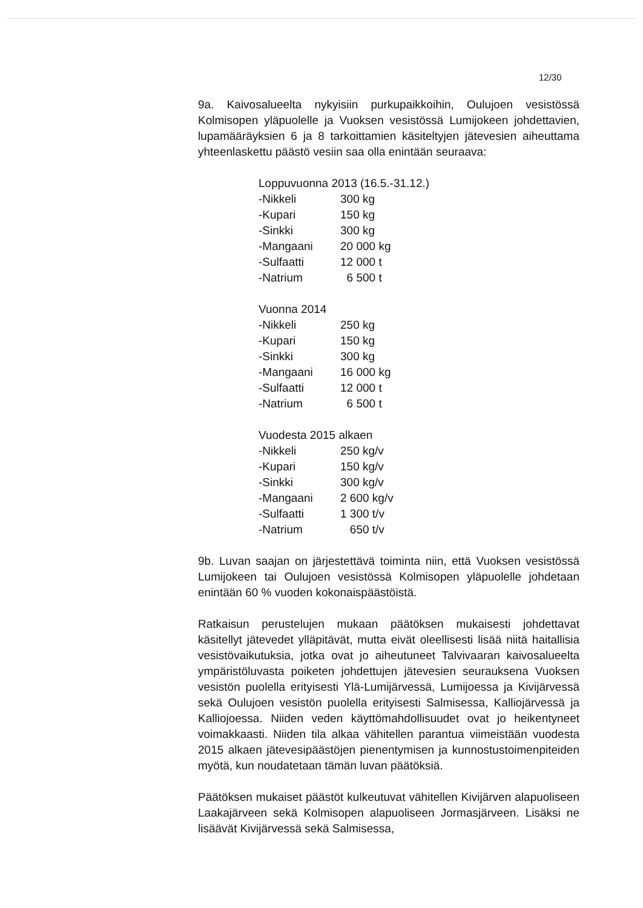12/30
9a. Kaivosalueelta nykyisiin purkupaikkoihin, Oulujoen vesistössä Kolmisopen yläpuolelle ja Vuoksen vesistössä Lumijokeen johdettavien, lupamääräyksien 6 ja 8 tarkoittamien käsiteltyjen jätevesien aiheuttama yhteenlaskettu päästö vesiin saa olla enintään seuraava:
| Loppuvuonna 2013 (16.5.-31.12.) | |
| -Nikkeli | 300 kg |
| -Kupari | 150 kg |
| -Sinkki | 300 kg |
| -Mangaani | 20 000 kg |
| -Sulfaatti | 12 000 t |
| -Natrium | 6 500 t |
| Vuonna 2014 | |
| -Nikkeli | 250 kg |
| -Kupari | 150 kg |
| -Sinkki | 300 kg |
| -Mangaani | 16 000 kg |
| -Sulfaatti | 12 000 t |
| -Natrium | 6 500 t |
| Vuodesta 2015 alkaen | |
| -Nikkeli | 250 kg/v |
| -Kupari | 150 kg/v |
| -Sinkki | 300 kg/v |
| -Mangaani | 2 600 kg/v |
| -Sulfaatti | 1 300 t/v |
| -Natrium | 650 t/v |
9b. Luvan saajan on järjestettävä toiminta niin, että Vuoksen vesistössä Lumijokeen tai Oulujoen vesistössä Kolmisopen yläpuolelle johdetaan enintään 60 % vuoden kokonaispäästöistä.
Ratkaisun perustelujen mukaan päätöksen mukaisesti johdettavat käsitellyt jätevedet ylläpitävät, mutta eivät oleellisesti lisää niitä haitallisia vesistövaikutuksia, jotka ovat jo aiheutuneet Talvivaaran kaivosalueelta ympäristöluvasta poiketen johdettujen jätevesien seurauksena Vuoksen vesistön puolella erityisesti Ylä-Lumijärvessä, Lumijoessa ja Kivijärvessä sekä Oulujoen vesistön puolella erityisesti Salmisessa, Kalliojärvessä ja Kalliojoessa. Niiden veden käyttömahdollisuudet ovat jo heikentyneet voimakkaasti. Niiden tila alkaa vähitellen parantua viimeistään vuodesta 2015 alkaen jätevesipäästöjen pienentymisen ja kunnostustoimenpiteiden myötä, kun noudatetaan tämän luvan päätöksiä.
Päätöksen mukaiset päästöt kulkeutuvat vähitellen Kivijärven alapuoliseen Laakajärveen sekä Kolmisopen alapuoliseen Jormasjärveen. Lisäksi ne lisäävät Kivijärvessä sekä Salmisessa,